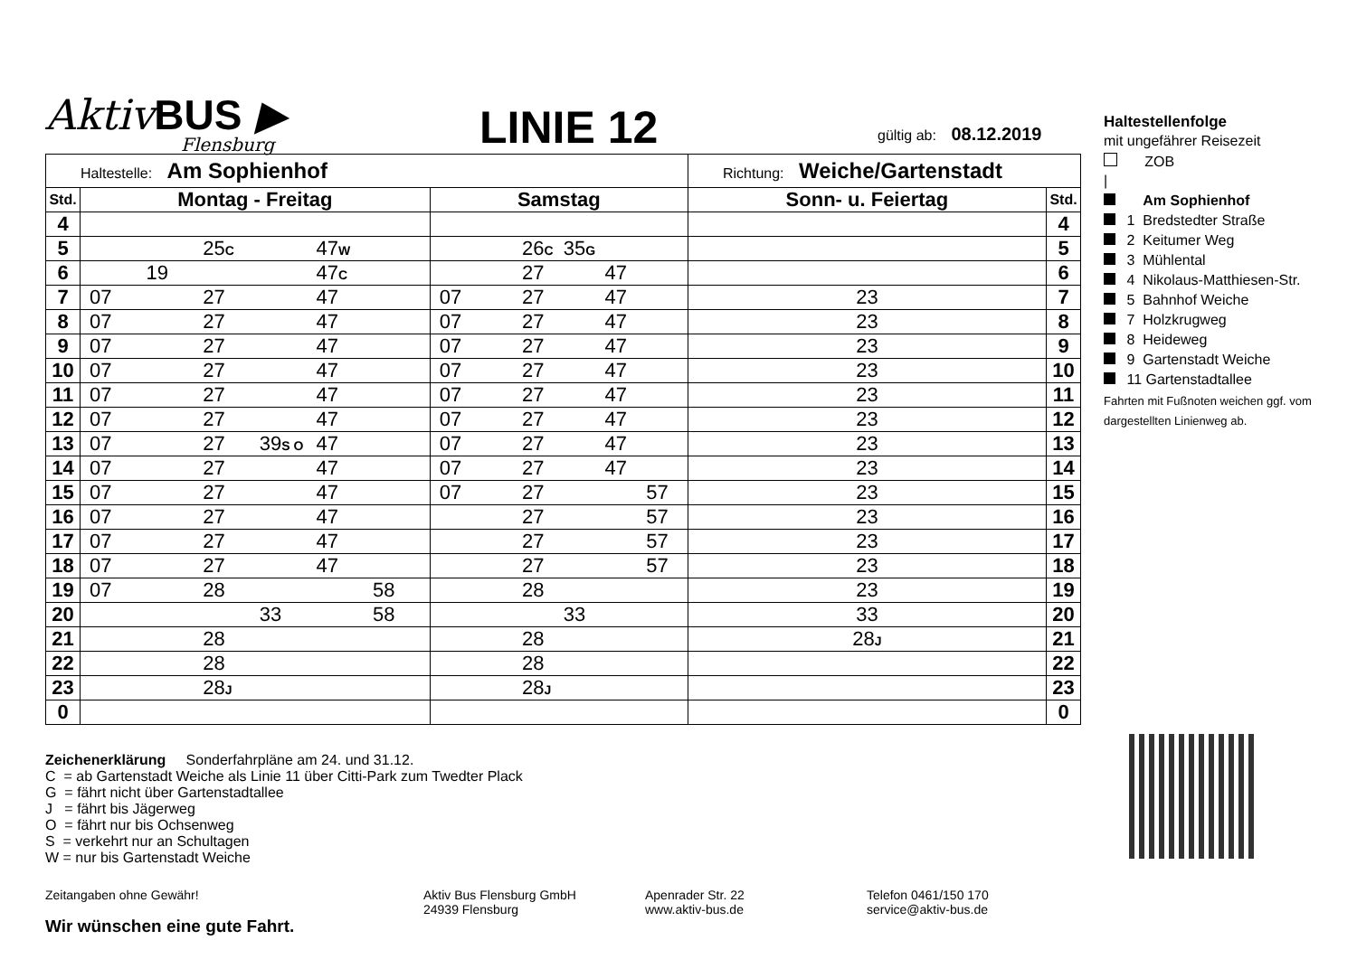AktivBUS ▶
Flensburg
LINIE 12
gültig ab: 08.12.2019
| Haltestelle: Am Sophienhof | | | Richtung: Weiche/Gartenstadt | |
| Std. | Montag - Freitag | Samstag | Sonn- u. Feiertag | Std. |
| 4 | | | | 4 |
| 5 | 25<sub>C</sub> 47<sub>W</sub> | 26<sub>C</sub> 35<sub>G</sub> | | 5 |
| 6 | 19 47<sub>C</sub> | 27 47 | | 6 |
| 7 | 07 27 47 | 07 27 47 | 23 | 7 |
| 8 | 07 27 47 | 07 27 47 | 23 | 8 |
| 9 | 07 27 47 | 07 27 47 | 23 | 9 |
| 10 | 07 27 47 | 07 27 47 | 23 | 10 |
| 11 | 07 27 47 | 07 27 47 | 23 | 11 |
| 12 | 07 27 47 | 07 27 47 | 23 | 12 |
| 13 | 07 27 39<sub>S O</sub> 47 | 07 27 47 | 23 | 13 |
| 14 | 07 27 47 | 07 27 47 | 23 | 14 |
| 15 | 07 27 47 | 07 27 57 | 23 | 15 |
| 16 | 07 27 47 | 27 57 | 23 | 16 |
| 17 | 07 27 47 | 27 57 | 23 | 17 |
| 18 | 07 27 47 | 27 57 | 23 | 18 |
| 19 | 07 28 58 | 28 | 23 | 19 |
| 20 | 33 58 | 33 | 33 | 20 |
| 21 | 28 | 28 | 28<sub>J</sub> | 21 |
| 22 | 28 | 28 | | 22 |
| 23 | 28<sub>J</sub> | 28<sub>J</sub> | | 23 |
| 0 | | | | 0 |
Haltestellenfolge
mit ungefährer Reisezeit
ZOB
|
Am Sophienhof
1 Bredstedter Straße
2 Keitumer Weg
3 Mühlental
4 Nikolaus-Matthiesen-Str.
5 Bahnhof Weiche
7 Holzkrugweg
8 Heideweg
9 Gartenstadt Weiche
11 Gartenstadtallee
Fahrten mit Fußnoten weichen ggf. vom dargestellten Linienweg ab.
Zeichenerklärung Sonderfahrpläne am 24. und 31.12.
C = ab Gartenstadt Weiche als Linie 11 über Citti-Park zum Twedter Plack
G = fährt nicht über Gartenstadtallee
J = fährt bis Jägerweg
O = fährt nur bis Ochsenweg
S = verkehrt nur an Schultagen
W = nur bis Gartenstadt Weiche
Zeitangaben ohne Gewähr!
Wir wünschen eine gute Fahrt.
Aktiv Bus Flensburg GmbH
24939 Flensburg
Apenrader Str. 22
www.aktiv-bus.de
Telefon 0461/150 170
service@aktiv-bus.de